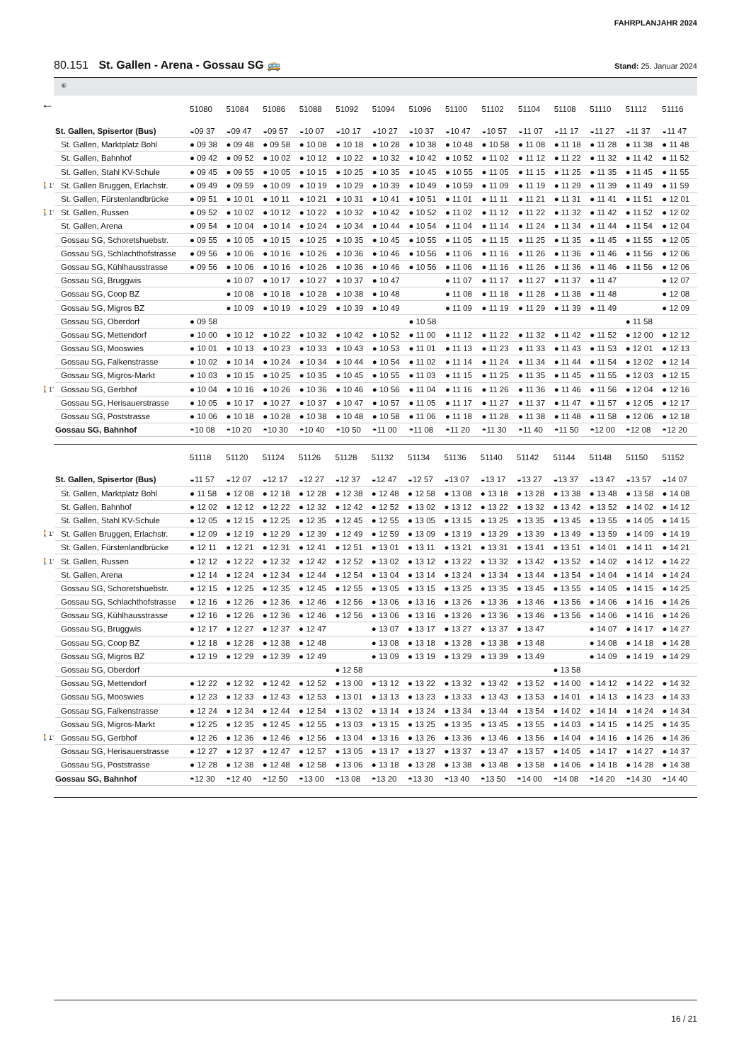FAHRPLANJAHR 2024
80.151 St. Gallen - Arena - Gossau SG 🚌
Stand: 25. Januar 2024
⑥
←
| | | 51080 | 51084 | 51086 | 51088 | 51092 | 51094 | 51096 | 51100 | 51102 | 51104 | 51108 | 51110 | 51112 | 51116 |
| | St. Gallen, Spisertor (Bus) | ◒09 37 | ◒09 47 | ◒09 57 | ◒10 07 | ◒10 17 | ◒10 27 | ◒10 37 | ◒10 47 | ◒10 57 | ◒11 07 | ◒11 17 | ◒11 27 | ◒11 37 | ◒11 47 |
| | St. Gallen, Marktplatz Bohl | ● 09 38 | ● 09 48 | ● 09 58 | ● 10 08 | ● 10 18 | ● 10 28 | ● 10 38 | ● 10 48 | ● 10 58 | ● 11 08 | ● 11 18 | ● 11 28 | ● 11 38 | ● 11 48 |
| | St. Gallen, Bahnhof | ● 09 42 | ● 09 52 | ● 10 02 | ● 10 12 | ● 10 22 | ● 10 32 | ● 10 42 | ● 10 52 | ● 11 02 | ● 11 12 | ● 11 22 | ● 11 32 | ● 11 42 | ● 11 52 |
| | St. Gallen, Stahl KV-Schule | ● 09 45 | ● 09 55 | ● 10 05 | ● 10 15 | ● 10 25 | ● 10 35 | ● 10 45 | ● 10 55 | ● 11 05 | ● 11 15 | ● 11 25 | ● 11 35 | ● 11 45 | ● 11 55 |
| 🚶1’ | St. Gallen Bruggen, Erlachstr. | ● 09 49 | ● 09 59 | ● 10 09 | ● 10 19 | ● 10 29 | ● 10 39 | ● 10 49 | ● 10 59 | ● 11 09 | ● 11 19 | ● 11 29 | ● 11 39 | ● 11 49 | ● 11 59 |
| | St. Gallen, Fürstenlandbrücke | ● 09 51 | ● 10 01 | ● 10 11 | ● 10 21 | ● 10 31 | ● 10 41 | ● 10 51 | ● 11 01 | ● 11 11 | ● 11 21 | ● 11 31 | ● 11 41 | ● 11 51 | ● 12 01 |
| 🚶1’ | St. Gallen, Russen | ● 09 52 | ● 10 02 | ● 10 12 | ● 10 22 | ● 10 32 | ● 10 42 | ● 10 52 | ● 11 02 | ● 11 12 | ● 11 22 | ● 11 32 | ● 11 42 | ● 11 52 | ● 12 02 |
| | St. Gallen, Arena | ● 09 54 | ● 10 04 | ● 10 14 | ● 10 24 | ● 10 34 | ● 10 44 | ● 10 54 | ● 11 04 | ● 11 14 | ● 11 24 | ● 11 34 | ● 11 44 | ● 11 54 | ● 12 04 |
| | Gossau SG, Schoretshuebstr. | ● 09 55 | ● 10 05 | ● 10 15 | ● 10 25 | ● 10 35 | ● 10 45 | ● 10 55 | ● 11 05 | ● 11 15 | ● 11 25 | ● 11 35 | ● 11 45 | ● 11 55 | ● 12 05 |
| | Gossau SG, Schlachthofstrasse | ● 09 56 | ● 10 06 | ● 10 16 | ● 10 26 | ● 10 36 | ● 10 46 | ● 10 56 | ● 11 06 | ● 11 16 | ● 11 26 | ● 11 36 | ● 11 46 | ● 11 56 | ● 12 06 |
| | Gossau SG, Kühlhausstrasse | ● 09 56 | ● 10 06 | ● 10 16 | ● 10 26 | ● 10 36 | ● 10 46 | ● 10 56 | ● 11 06 | ● 11 16 | ● 11 26 | ● 11 36 | ● 11 46 | ● 11 56 | ● 12 06 |
| | Gossau SG, Bruggwis | | ● 10 07 | ● 10 17 | ● 10 27 | ● 10 37 | ● 10 47 | | ● 11 07 | ● 11 17 | ● 11 27 | ● 11 37 | ● 11 47 | | ● 12 07 |
| | Gossau SG, Coop BZ | | ● 10 08 | ● 10 18 | ● 10 28 | ● 10 38 | ● 10 48 | | ● 11 08 | ● 11 18 | ● 11 28 | ● 11 38 | ● 11 48 | | ● 12 08 |
| | Gossau SG, Migros BZ | | ● 10 09 | ● 10 19 | ● 10 29 | ● 10 39 | ● 10 49 | | ● 11 09 | ● 11 19 | ● 11 29 | ● 11 39 | ● 11 49 | | ● 12 09 |
| | Gossau SG, Oberdorf | ● 09 58 | | | | | | ● 10 58 | | | | | | ● 11 58 | |
| | Gossau SG, Mettendorf | ● 10 00 | ● 10 12 | ● 10 22 | ● 10 32 | ● 10 42 | ● 10 52 | ● 11 00 | ● 11 12 | ● 11 22 | ● 11 32 | ● 11 42 | ● 11 52 | ● 12 00 | ● 12 12 |
| | Gossau SG, Mooswies | ● 10 01 | ● 10 13 | ● 10 23 | ● 10 33 | ● 10 43 | ● 10 53 | ● 11 01 | ● 11 13 | ● 11 23 | ● 11 33 | ● 11 43 | ● 11 53 | ● 12 01 | ● 12 13 |
| | Gossau SG, Falkenstrasse | ● 10 02 | ● 10 14 | ● 10 24 | ● 10 34 | ● 10 44 | ● 10 54 | ● 11 02 | ● 11 14 | ● 11 24 | ● 11 34 | ● 11 44 | ● 11 54 | ● 12 02 | ● 12 14 |
| | Gossau SG, Migros-Markt | ● 10 03 | ● 10 15 | ● 10 25 | ● 10 35 | ● 10 45 | ● 10 55 | ● 11 03 | ● 11 15 | ● 11 25 | ● 11 35 | ● 11 45 | ● 11 55 | ● 12 03 | ● 12 15 |
| 🚶1’ | Gossau SG, Gerbhof | ● 10 04 | ● 10 16 | ● 10 26 | ● 10 36 | ● 10 46 | ● 10 56 | ● 11 04 | ● 11 16 | ● 11 26 | ● 11 36 | ● 11 46 | ● 11 56 | ● 12 04 | ● 12 16 |
| | Gossau SG, Herisauerstrasse | ● 10 05 | ● 10 17 | ● 10 27 | ● 10 37 | ● 10 47 | ● 10 57 | ● 11 05 | ● 11 17 | ● 11 27 | ● 11 37 | ● 11 47 | ● 11 57 | ● 12 05 | ● 12 17 |
| | Gossau SG, Poststrasse | ● 10 06 | ● 10 18 | ● 10 28 | ● 10 38 | ● 10 48 | ● 10 58 | ● 11 06 | ● 11 18 | ● 11 28 | ● 11 38 | ● 11 48 | ● 11 58 | ● 12 06 | ● 12 18 |
| | Gossau SG, Bahnhof | ◓10 08 | ◓10 20 | ◓10 30 | ◓10 40 | ◓10 50 | ◓11 00 | ◓11 08 | ◓11 20 | ◓11 30 | ◓11 40 | ◓11 50 | ◓12 00 | ◓12 08 | ◓12 20 |
| | | 51118 | 51120 | 51124 | 51126 | 51128 | 51132 | 51134 | 51136 | 51140 | 51142 | 51144 | 51148 | 51150 | 51152 |
| | St. Gallen, Spisertor (Bus) | ◒11 57 | ◒12 07 | ◒12 17 | ◒12 27 | ◒12 37 | ◒12 47 | ◒12 57 | ◒13 07 | ◒13 17 | ◒13 27 | ◒13 37 | ◒13 47 | ◒13 57 | ◒14 07 |
| | St. Gallen, Marktplatz Bohl | ● 11 58 | ● 12 08 | ● 12 18 | ● 12 28 | ● 12 38 | ● 12 48 | ● 12 58 | ● 13 08 | ● 13 18 | ● 13 28 | ● 13 38 | ● 13 48 | ● 13 58 | ● 14 08 |
| | St. Gallen, Bahnhof | ● 12 02 | ● 12 12 | ● 12 22 | ● 12 32 | ● 12 42 | ● 12 52 | ● 13 02 | ● 13 12 | ● 13 22 | ● 13 32 | ● 13 42 | ● 13 52 | ● 14 02 | ● 14 12 |
| | St. Gallen, Stahl KV-Schule | ● 12 05 | ● 12 15 | ● 12 25 | ● 12 35 | ● 12 45 | ● 12 55 | ● 13 05 | ● 13 15 | ● 13 25 | ● 13 35 | ● 13 45 | ● 13 55 | ● 14 05 | ● 14 15 |
| 🚶1’ | St. Gallen Bruggen, Erlachstr. | ● 12 09 | ● 12 19 | ● 12 29 | ● 12 39 | ● 12 49 | ● 12 59 | ● 13 09 | ● 13 19 | ● 13 29 | ● 13 39 | ● 13 49 | ● 13 59 | ● 14 09 | ● 14 19 |
| | St. Gallen, Fürstenlandbrücke | ● 12 11 | ● 12 21 | ● 12 31 | ● 12 41 | ● 12 51 | ● 13 01 | ● 13 11 | ● 13 21 | ● 13 31 | ● 13 41 | ● 13 51 | ● 14 01 | ● 14 11 | ● 14 21 |
| 🚶1’ | St. Gallen, Russen | ● 12 12 | ● 12 22 | ● 12 32 | ● 12 42 | ● 12 52 | ● 13 02 | ● 13 12 | ● 13 22 | ● 13 32 | ● 13 42 | ● 13 52 | ● 14 02 | ● 14 12 | ● 14 22 |
| | St. Gallen, Arena | ● 12 14 | ● 12 24 | ● 12 34 | ● 12 44 | ● 12 54 | ● 13 04 | ● 13 14 | ● 13 24 | ● 13 34 | ● 13 44 | ● 13 54 | ● 14 04 | ● 14 14 | ● 14 24 |
| | Gossau SG, Schoretshuebstr. | ● 12 15 | ● 12 25 | ● 12 35 | ● 12 45 | ● 12 55 | ● 13 05 | ● 13 15 | ● 13 25 | ● 13 35 | ● 13 45 | ● 13 55 | ● 14 05 | ● 14 15 | ● 14 25 |
| | Gossau SG, Schlachthofstrasse | ● 12 16 | ● 12 26 | ● 12 36 | ● 12 46 | ● 12 56 | ● 13 06 | ● 13 16 | ● 13 26 | ● 13 36 | ● 13 46 | ● 13 56 | ● 14 06 | ● 14 16 | ● 14 26 |
| | Gossau SG, Kühlhausstrasse | ● 12 16 | ● 12 26 | ● 12 36 | ● 12 46 | ● 12 56 | ● 13 06 | ● 13 16 | ● 13 26 | ● 13 36 | ● 13 46 | ● 13 56 | ● 14 06 | ● 14 16 | ● 14 26 |
| | Gossau SG, Bruggwis | ● 12 17 | ● 12 27 | ● 12 37 | ● 12 47 | | ● 13 07 | ● 13 17 | ● 13 27 | ● 13 37 | ● 13 47 | | ● 14 07 | ● 14 17 | ● 14 27 |
| | Gossau SG, Coop BZ | ● 12 18 | ● 12 28 | ● 12 38 | ● 12 48 | | ● 13 08 | ● 13 18 | ● 13 28 | ● 13 38 | ● 13 48 | | ● 14 08 | ● 14 18 | ● 14 28 |
| | Gossau SG, Migros BZ | ● 12 19 | ● 12 29 | ● 12 39 | ● 12 49 | | ● 13 09 | ● 13 19 | ● 13 29 | ● 13 39 | ● 13 49 | | ● 14 09 | ● 14 19 | ● 14 29 |
| | Gossau SG, Oberdorf | | | | | ● 12 58 | | | | | | ● 13 58 | | | |
| | Gossau SG, Mettendorf | ● 12 22 | ● 12 32 | ● 12 42 | ● 12 52 | ● 13 00 | ● 13 12 | ● 13 22 | ● 13 32 | ● 13 42 | ● 13 52 | ● 14 00 | ● 14 12 | ● 14 22 | ● 14 32 |
| | Gossau SG, Mooswies | ● 12 23 | ● 12 33 | ● 12 43 | ● 12 53 | ● 13 01 | ● 13 13 | ● 13 23 | ● 13 33 | ● 13 43 | ● 13 53 | ● 14 01 | ● 14 13 | ● 14 23 | ● 14 33 |
| | Gossau SG, Falkenstrasse | ● 12 24 | ● 12 34 | ● 12 44 | ● 12 54 | ● 13 02 | ● 13 14 | ● 13 24 | ● 13 34 | ● 13 44 | ● 13 54 | ● 14 02 | ● 14 14 | ● 14 24 | ● 14 34 |
| | Gossau SG, Migros-Markt | ● 12 25 | ● 12 35 | ● 12 45 | ● 12 55 | ● 13 03 | ● 13 15 | ● 13 25 | ● 13 35 | ● 13 45 | ● 13 55 | ● 14 03 | ● 14 15 | ● 14 25 | ● 14 35 |
| 🚶1’ | Gossau SG, Gerbhof | ● 12 26 | ● 12 36 | ● 12 46 | ● 12 56 | ● 13 04 | ● 13 16 | ● 13 26 | ● 13 36 | ● 13 46 | ● 13 56 | ● 14 04 | ● 14 16 | ● 14 26 | ● 14 36 |
| | Gossau SG, Herisauerstrasse | ● 12 27 | ● 12 37 | ● 12 47 | ● 12 57 | ● 13 05 | ● 13 17 | ● 13 27 | ● 13 37 | ● 13 47 | ● 13 57 | ● 14 05 | ● 14 17 | ● 14 27 | ● 14 37 |
| | Gossau SG, Poststrasse | ● 12 28 | ● 12 38 | ● 12 48 | ● 12 58 | ● 13 06 | ● 13 18 | ● 13 28 | ● 13 38 | ● 13 48 | ● 13 58 | ● 14 06 | ● 14 18 | ● 14 28 | ● 14 38 |
| | Gossau SG, Bahnhof | ◓12 30 | ◓12 40 | ◓12 50 | ◓13 00 | ◓13 08 | ◓13 20 | ◓13 30 | ◓13 40 | ◓13 50 | ◓14 00 | ◓14 08 | ◓14 20 | ◓14 30 | ◓14 40 |
16 / 21